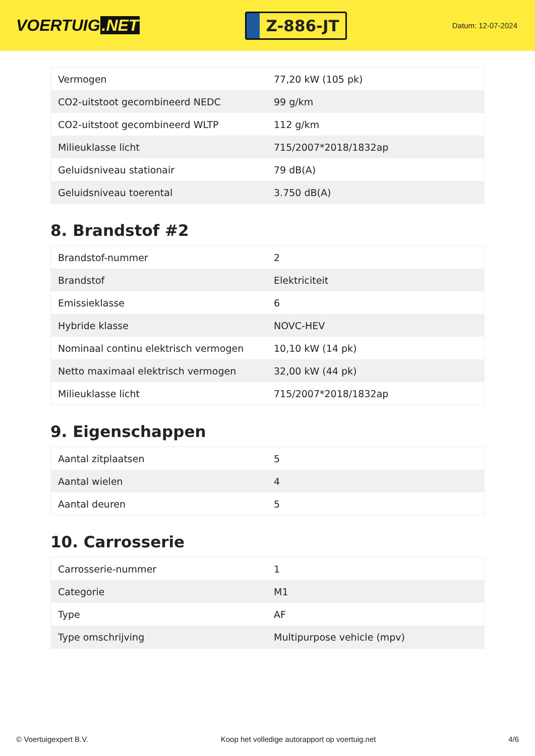VOERTUIG.NET
Z-886-JT
Datum: 12-07-2024
| Vermogen | 77,20 kW (105 pk) |
| CO2-uitstoot gecombineerd NEDC | 99 g/km |
| CO2-uitstoot gecombineerd WLTP | 112 g/km |
| Milieuklasse licht | 715/2007*2018/1832ap |
| Geluidsniveau stationair | 79 dB(A) |
| Geluidsniveau toerental | 3.750 dB(A) |
8. Brandstof #2
| Brandstof-nummer | 2 |
| Brandstof | Elektriciteit |
| Emissieklasse | 6 |
| Hybride klasse | NOVC-HEV |
| Nominaal continu elektrisch vermogen | 10,10 kW (14 pk) |
| Netto maximaal elektrisch vermogen | 32,00 kW (44 pk) |
| Milieuklasse licht | 715/2007*2018/1832ap |
9. Eigenschappen
| Aantal zitplaatsen | 5 |
| Aantal wielen | 4 |
| Aantal deuren | 5 |
10. Carrosserie
| Carrosserie-nummer | 1 |
| Categorie | M1 |
| Type | AF |
| Type omschrijving | Multipurpose vehicle (mpv) |
© Voertuigexpert B.V. Koop het volledige autorapport op voertuig.net 4/6